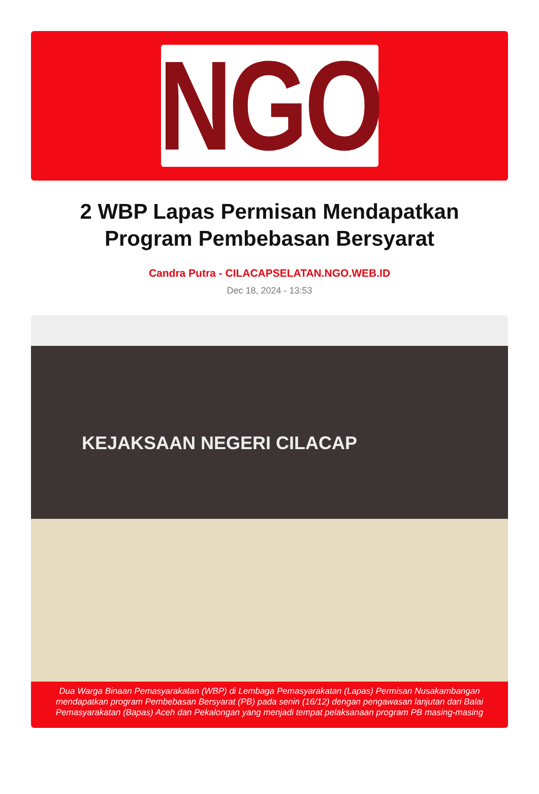NGO
2 WBP Lapas Permisan Mendapatkan Program Pembebasan Bersyarat
Candra Putra - CILACAPSELATAN.NGO.WEB.ID
Dec 18, 2024 - 13:53
KEJAKSAAN NEGERI CILACAP
Dua Warga Binaan Pemasyarakatan (WBP) di Lembaga Pemasyarakatan (Lapas) Permisan Nusakambangan mendapatkan program Pembebasan Bersyarat (PB) pada senin (16/12) dengan pengawasan lanjutan dari Balai Pemasyarakatan (Bapas) Aceh dan Pekalongan yang menjadi tempat pelaksanaan program PB masing-masing